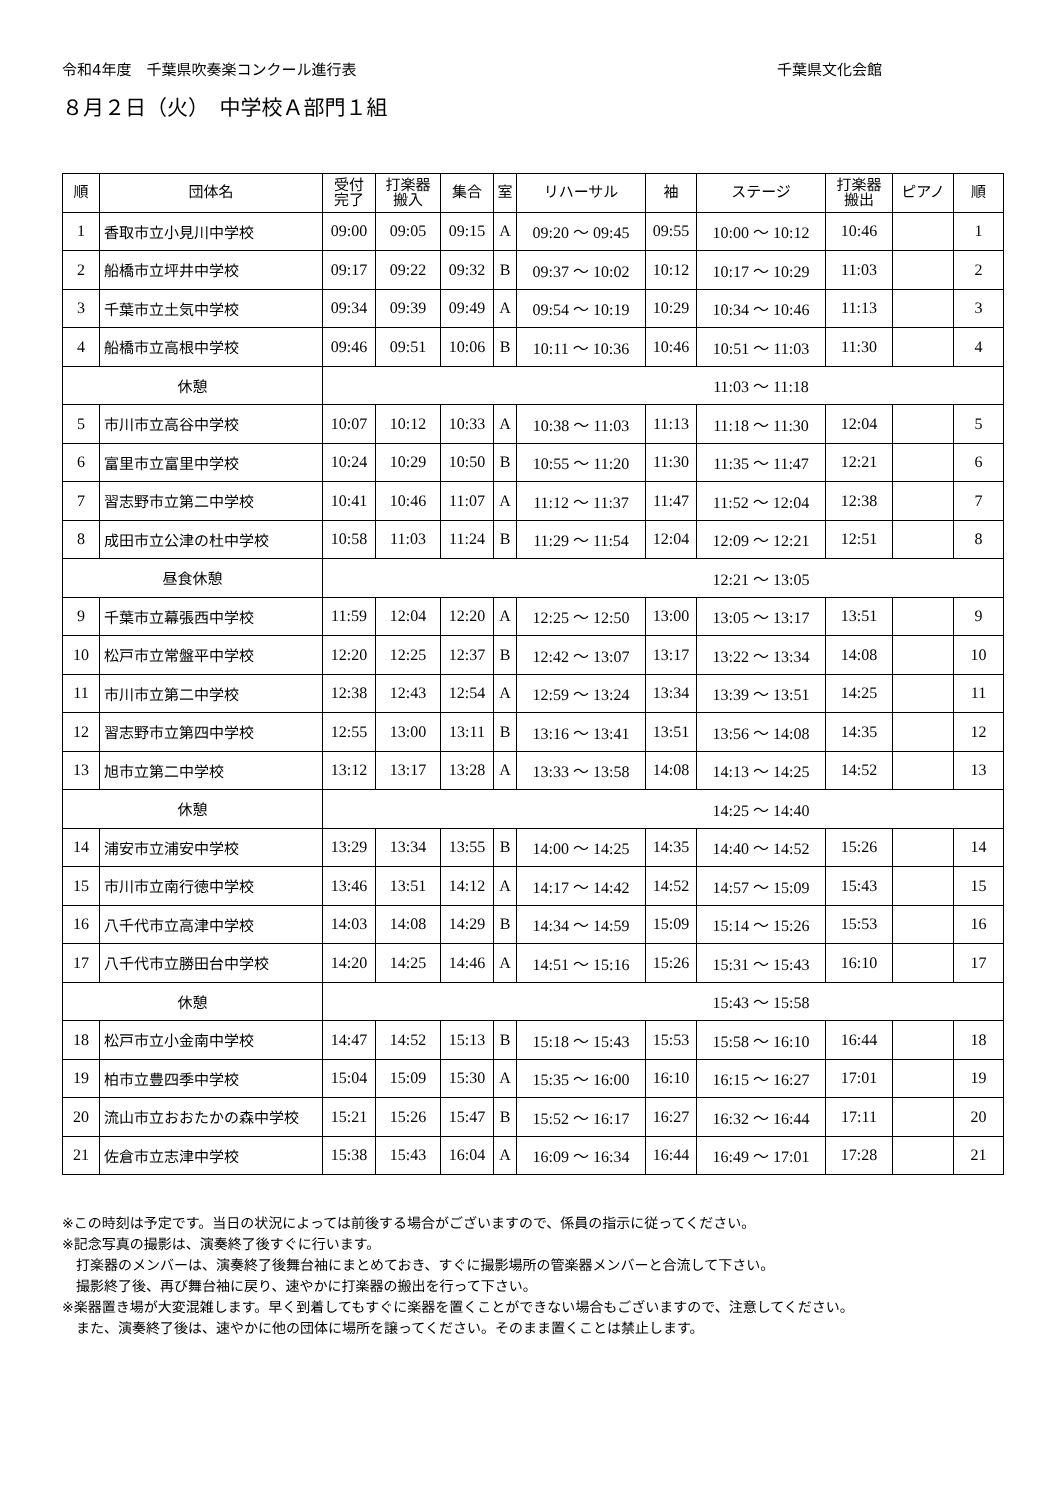令和4年度　千葉県吹奏楽コンクール進行表 千葉県文化会館
８月２日（火）　中学校Ａ部門１組
| 順 | 団体名 | 受付 完了 | 打楽器 搬入 | 集合 | 室 | リハーサル | 袖 | ステージ | 打楽器 搬出 | ピアノ | 順 |
| --- | --- | --- | --- | --- | --- | --- | --- | --- | --- | --- | --- |
| 1 | 香取市立小見川中学校 | 09:00 | 09:05 | 09:15 | A | 09:20 ～ 09:45 | 09:55 | 10:00 ～ 10:12 | 10:46 | | 1 |
| 2 | 船橋市立坪井中学校 | 09:17 | 09:22 | 09:32 | B | 09:37 ～ 10:02 | 10:12 | 10:17 ～ 10:29 | 11:03 | | 2 |
| 3 | 千葉市立土気中学校 | 09:34 | 09:39 | 09:49 | A | 09:54 ～ 10:19 | 10:29 | 10:34 ～ 10:46 | 11:13 | | 3 |
| 4 | 船橋市立高根中学校 | 09:46 | 09:51 | 10:06 | B | 10:11 ～ 10:36 | 10:46 | 10:51 ～ 11:03 | 11:30 | | 4 |
| 休憩 | | | | | | | | 11:03 ～ 11:18 | | | |
| 5 | 市川市立高谷中学校 | 10:07 | 10:12 | 10:33 | A | 10:38 ～ 11:03 | 11:13 | 11:18 ～ 11:30 | 12:04 | | 5 |
| 6 | 富里市立富里中学校 | 10:24 | 10:29 | 10:50 | B | 10:55 ～ 11:20 | 11:30 | 11:35 ～ 11:47 | 12:21 | | 6 |
| 7 | 習志野市立第二中学校 | 10:41 | 10:46 | 11:07 | A | 11:12 ～ 11:37 | 11:47 | 11:52 ～ 12:04 | 12:38 | | 7 |
| 8 | 成田市立公津の杜中学校 | 10:58 | 11:03 | 11:24 | B | 11:29 ～ 11:54 | 12:04 | 12:09 ～ 12:21 | 12:51 | | 8 |
| 昼食休憩 | | | | | | | | 12:21 ～ 13:05 | | | |
| 9 | 千葉市立幕張西中学校 | 11:59 | 12:04 | 12:20 | A | 12:25 ～ 12:50 | 13:00 | 13:05 ～ 13:17 | 13:51 | | 9 |
| 10 | 松戸市立常盤平中学校 | 12:20 | 12:25 | 12:37 | B | 12:42 ～ 13:07 | 13:17 | 13:22 ～ 13:34 | 14:08 | | 10 |
| 11 | 市川市立第二中学校 | 12:38 | 12:43 | 12:54 | A | 12:59 ～ 13:24 | 13:34 | 13:39 ～ 13:51 | 14:25 | | 11 |
| 12 | 習志野市立第四中学校 | 12:55 | 13:00 | 13:11 | B | 13:16 ～ 13:41 | 13:51 | 13:56 ～ 14:08 | 14:35 | | 12 |
| 13 | 旭市立第二中学校 | 13:12 | 13:17 | 13:28 | A | 13:33 ～ 13:58 | 14:08 | 14:13 ～ 14:25 | 14:52 | | 13 |
| 休憩 | | | | | | | | 14:25 ～ 14:40 | | | |
| 14 | 浦安市立浦安中学校 | 13:29 | 13:34 | 13:55 | B | 14:00 ～ 14:25 | 14:35 | 14:40 ～ 14:52 | 15:26 | | 14 |
| 15 | 市川市立南行徳中学校 | 13:46 | 13:51 | 14:12 | A | 14:17 ～ 14:42 | 14:52 | 14:57 ～ 15:09 | 15:43 | | 15 |
| 16 | 八千代市立高津中学校 | 14:03 | 14:08 | 14:29 | B | 14:34 ～ 14:59 | 15:09 | 15:14 ～ 15:26 | 15:53 | | 16 |
| 17 | 八千代市立勝田台中学校 | 14:20 | 14:25 | 14:46 | A | 14:51 ～ 15:16 | 15:26 | 15:31 ～ 15:43 | 16:10 | | 17 |
| 休憩 | | | | | | | | 15:43 ～ 15:58 | | | |
| 18 | 松戸市立小金南中学校 | 14:47 | 14:52 | 15:13 | B | 15:18 ～ 15:43 | 15:53 | 15:58 ～ 16:10 | 16:44 | | 18 |
| 19 | 柏市立豊四季中学校 | 15:04 | 15:09 | 15:30 | A | 15:35 ～ 16:00 | 16:10 | 16:15 ～ 16:27 | 17:01 | | 19 |
| 20 | 流山市立おおたかの森中学校 | 15:21 | 15:26 | 15:47 | B | 15:52 ～ 16:17 | 16:27 | 16:32 ～ 16:44 | 17:11 | | 20 |
| 21 | 佐倉市立志津中学校 | 15:38 | 15:43 | 16:04 | A | 16:09 ～ 16:34 | 16:44 | 16:49 ～ 17:01 | 17:28 | | 21 |
※この時刻は予定です。当日の状況によっては前後する場合がございますので、係員の指示に従ってください。
※記念写真の撮影は、演奏終了後すぐに行います。
　打楽器のメンバーは、演奏終了後舞台袖にまとめておき、すぐに撮影場所の管楽器メンバーと合流して下さい。
　撮影終了後、再び舞台袖に戻り、速やかに打楽器の搬出を行って下さい。
※楽器置き場が大変混雑します。早く到着してもすぐに楽器を置くことができない場合もございますので、注意してください。
　また、演奏終了後は、速やかに他の団体に場所を譲ってください。そのまま置くことは禁止します。